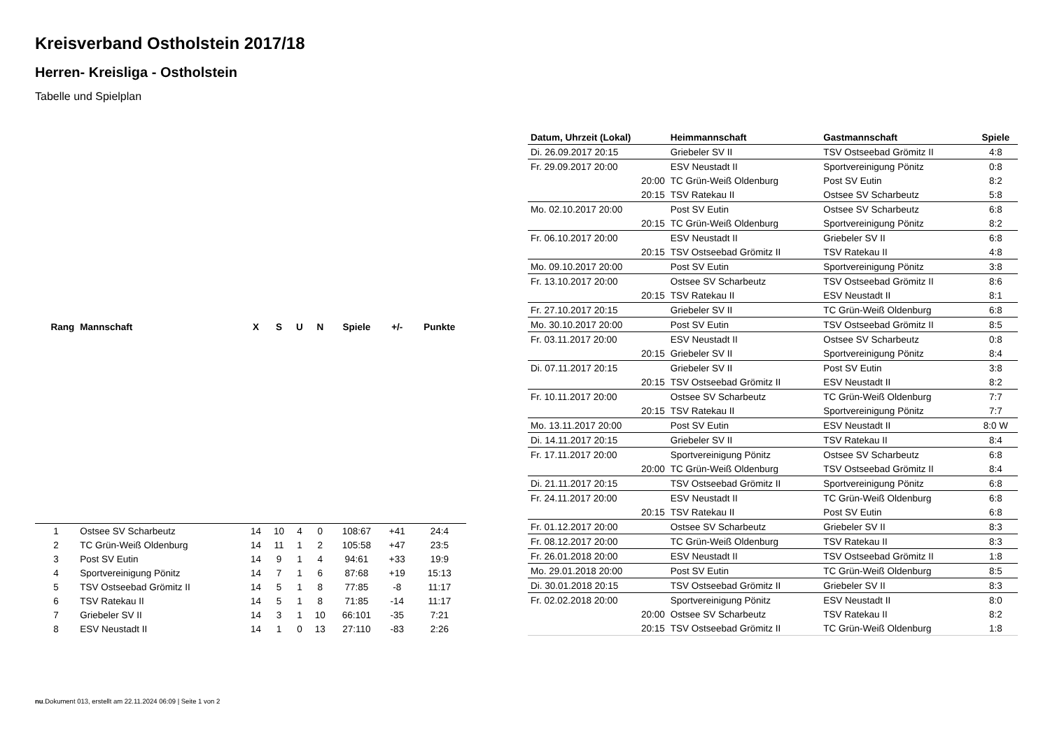Kreisverband Ostholstein 2017/18
Herren- Kreisliga - Ostholstein
Tabelle und Spielplan
| Rang | Mannschaft | X | S | U | N | Spiele | +/- | Punkte |
| --- | --- | --- | --- | --- | --- | --- | --- | --- |
| 1 | Ostsee SV Scharbeutz | 14 | 10 | 4 | 0 | 108:67 | +41 | 24:4 |
| 2 | TC Grün-Weiß Oldenburg | 14 | 11 | 1 | 2 | 105:58 | +47 | 23:5 |
| 3 | Post SV Eutin | 14 | 9 | 1 | 4 | 94:61 | +33 | 19:9 |
| 4 | Sportvereinigung Pönitz | 14 | 7 | 1 | 6 | 87:68 | +19 | 15:13 |
| 5 | TSV Ostseebad Grömitz II | 14 | 5 | 1 | 8 | 77:85 | -8 | 11:17 |
| 6 | TSV Ratekau II | 14 | 5 | 1 | 8 | 71:85 | -14 | 11:17 |
| 7 | Griebeler SV II | 14 | 3 | 1 | 10 | 66:101 | -35 | 7:21 |
| 8 | ESV Neustadt II | 14 | 1 | 0 | 13 | 27:110 | -83 | 2:26 |
| Datum, Uhrzeit (Lokal) | Heimmannschaft | Gastmannschaft | Spiele |
| --- | --- | --- | --- |
| Di. 26.09.2017 20:15 | Griebeler SV II | TSV Ostseebad Grömitz II | 4:8 |
| Fr. 29.09.2017 20:00 | ESV Neustadt II | Sportvereinigung Pönitz | 0:8 |
| 20:00 | TC Grün-Weiß Oldenburg | Post SV Eutin | 8:2 |
| 20:15 | TSV Ratekau II | Ostsee SV Scharbeutz | 5:8 |
| Mo. 02.10.2017 20:00 | Post SV Eutin | Ostsee SV Scharbeutz | 6:8 |
| 20:15 | TC Grün-Weiß Oldenburg | Sportvereinigung Pönitz | 8:2 |
| Fr. 06.10.2017 20:00 | ESV Neustadt II | Griebeler SV II | 6:8 |
| 20:15 | TSV Ostseebad Grömitz II | TSV Ratekau II | 4:8 |
| Mo. 09.10.2017 20:00 | Post SV Eutin | Sportvereinigung Pönitz | 3:8 |
| Fr. 13.10.2017 20:00 | Ostsee SV Scharbeutz | TSV Ostseebad Grömitz II | 8:6 |
| 20:15 | TSV Ratekau II | ESV Neustadt II | 8:1 |
| Fr. 27.10.2017 20:15 | Griebeler SV II | TC Grün-Weiß Oldenburg | 6:8 |
| Mo. 30.10.2017 20:00 | Post SV Eutin | TSV Ostseebad Grömitz II | 8:5 |
| Fr. 03.11.2017 20:00 | ESV Neustadt II | Ostsee SV Scharbeutz | 0:8 |
| 20:15 | Griebeler SV II | Sportvereinigung Pönitz | 8:4 |
| Di. 07.11.2017 20:15 | Griebeler SV II | Post SV Eutin | 3:8 |
| 20:15 | TSV Ostseebad Grömitz II | ESV Neustadt II | 8:2 |
| Fr. 10.11.2017 20:00 | Ostsee SV Scharbeutz | TC Grün-Weiß Oldenburg | 7:7 |
| 20:15 | TSV Ratekau II | Sportvereinigung Pönitz | 7:7 |
| Mo. 13.11.2017 20:00 | Post SV Eutin | ESV Neustadt II | 8:0 W |
| Di. 14.11.2017 20:15 | Griebeler SV II | TSV Ratekau II | 8:4 |
| Fr. 17.11.2017 20:00 | Sportvereinigung Pönitz | Ostsee SV Scharbeutz | 6:8 |
| 20:00 | TC Grün-Weiß Oldenburg | TSV Ostseebad Grömitz II | 8:4 |
| Di. 21.11.2017 20:15 | TSV Ostseebad Grömitz II | Sportvereinigung Pönitz | 6:8 |
| Fr. 24.11.2017 20:00 | ESV Neustadt II | TC Grün-Weiß Oldenburg | 6:8 |
| 20:15 | TSV Ratekau II | Post SV Eutin | 6:8 |
| Fr. 01.12.2017 20:00 | Ostsee SV Scharbeutz | Griebeler SV II | 8:3 |
| Fr. 08.12.2017 20:00 | TC Grün-Weiß Oldenburg | TSV Ratekau II | 8:3 |
| Fr. 26.01.2018 20:00 | ESV Neustadt II | TSV Ostseebad Grömitz II | 1:8 |
| Mo. 29.01.2018 20:00 | Post SV Eutin | TC Grün-Weiß Oldenburg | 8:5 |
| Di. 30.01.2018 20:15 | TSV Ostseebad Grömitz II | Griebeler SV II | 8:3 |
| Fr. 02.02.2018 20:00 | Sportvereinigung Pönitz | ESV Neustadt II | 8:0 |
| 20:00 | Ostsee SV Scharbeutz | TSV Ratekau II | 8:2 |
| 20:15 | TSV Ostseebad Grömitz II | TC Grün-Weiß Oldenburg | 1:8 |
nu.Dokument 013, erstellt am 22.11.2024 06:09 | Seite 1 von 2